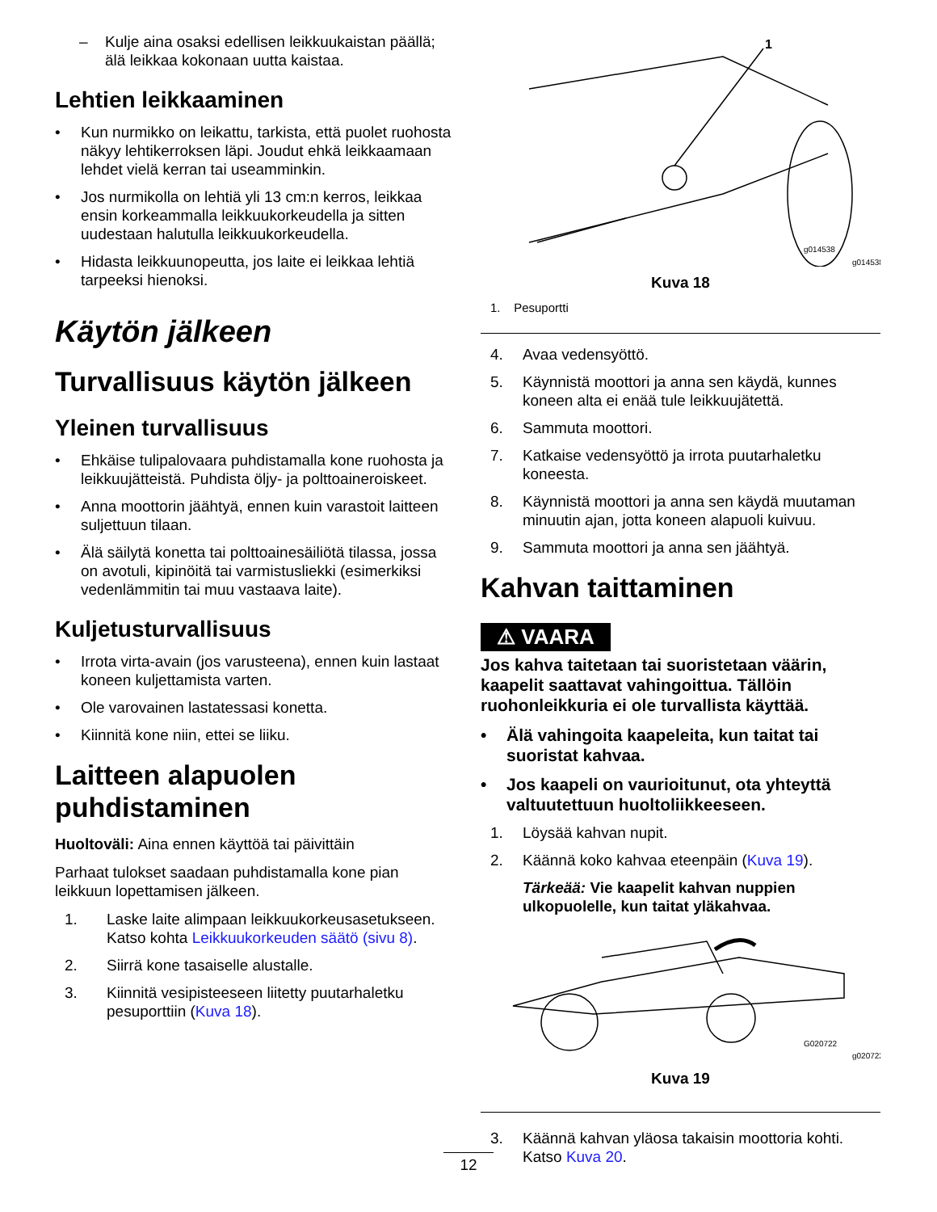– Kulje aina osaksi edellisen leikkuukaistan päällä; älä leikkaa kokonaan uutta kaistaa.
Lehtien leikkaaminen
• Kun nurmikko on leikattu, tarkista, että puolet ruohosta näkyy lehtikerroksen läpi. Joudut ehkä leikkaamaan lehdet vielä kerran tai useamminkin.
• Jos nurmikolla on lehtiä yli 13 cm:n kerros, leikkaa ensin korkeammalla leikkuukorkeudella ja sitten uudestaan halutulla leikkuukorkeudella.
• Hidasta leikkuunopeutta, jos laite ei leikkaa lehtiä tarpeeksi hienoksi.
Käytön jälkeen
Turvallisuus käytön jälkeen
Yleinen turvallisuus
• Ehkäise tulipalovaara puhdistamalla kone ruohosta ja leikkuujätteistä. Puhdista öljy- ja polttoaineroiskeet.
• Anna moottorin jäähtyä, ennen kuin varastoit laitteen suljettuun tilaan.
• Älä säilytä konetta tai polttoainesäiliötä tilassa, jossa on avotuli, kipinöitä tai varmistusliekki (esimerkiksi vedenlämmitin tai muu vastaava laite).
Kuljetusturvallisuus
• Irrota virta-avain (jos varusteena), ennen kuin lastaat koneen kuljettamista varten.
• Ole varovainen lastatessasi konetta.
• Kiinnitä kone niin, ettei se liiku.
Laitteen alapuolen puhdistaminen
Huoltoväli: Aina ennen käyttöä tai päivittäin
Parhaat tulokset saadaan puhdistamalla kone pian leikkuun lopettamisen jälkeen.
1. Laske laite alimpaan leikkuukorkeusasetukseen. Katso kohta Leikkuukorkeuden säätö (sivu 8).
2. Siirrä kone tasaiselle alustalle.
3. Kiinnitä vesipisteeseen liitetty puutarhaletku pesuporttiin (Kuva 18).
1
g014538
g014538
Kuva 18
1. Pesuportti
4. Avaa vedensyöttö.
5. Käynnistä moottori ja anna sen käydä, kunnes koneen alta ei enää tule leikkuujätettä.
6. Sammuta moottori.
7. Katkaise vedensyöttö ja irrota puutarhaletku koneesta.
8. Käynnistä moottori ja anna sen käydä muutaman minuutin ajan, jotta koneen alapuoli kuivuu.
9. Sammuta moottori ja anna sen jäähtyä.
Kahvan taittaminen
⚠ VAARA
Jos kahva taitetaan tai suoristetaan väärin, kaapelit saattavat vahingoittua. Tällöin ruohonleikkuria ei ole turvallista käyttää.
• Älä vahingoita kaapeleita, kun taitat tai suoristat kahvaa.
• Jos kaapeli on vaurioitunut, ota yhteyttä valtuutettuun huoltoliikkeeseen.
1. Löysää kahvan nupit.
2. Käännä koko kahvaa eteenpäin (Kuva 19).
Tärkeää: Vie kaapelit kahvan nuppien ulkopuolelle, kun taitat yläkahvaa.
G020722
g020722
Kuva 19
3. Käännä kahvan yläosa takaisin moottoria kohti. Katso Kuva 20.
12